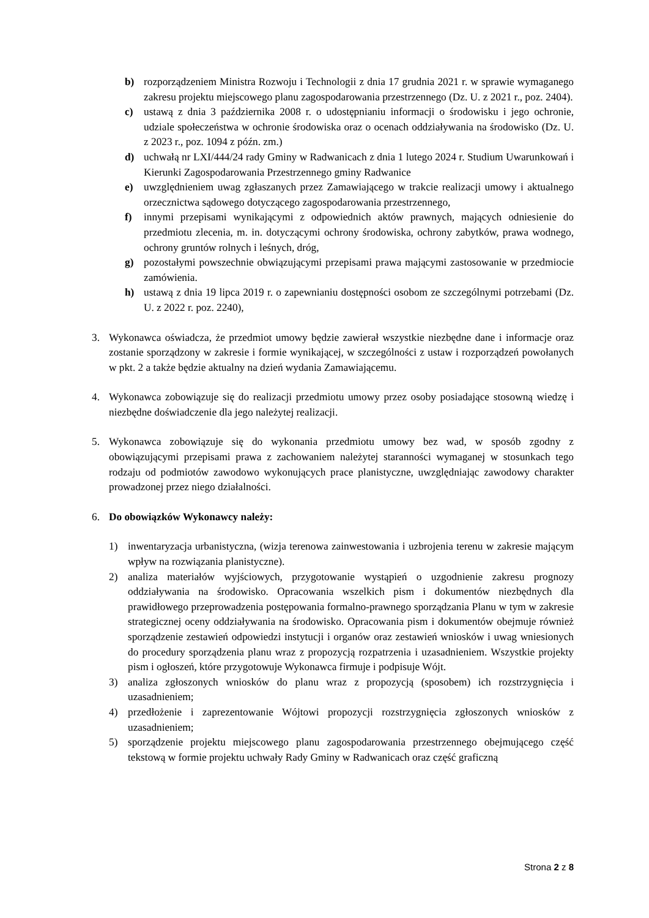b) rozporządzeniem Ministra Rozwoju i Technologii z dnia 17 grudnia 2021 r. w sprawie wymaganego zakresu projektu miejscowego planu zagospodarowania przestrzennego (Dz. U. z 2021 r., poz. 2404).
c) ustawą z dnia 3 października 2008 r. o udostępnianiu informacji o środowisku i jego ochronie, udziale społeczeństwa w ochronie środowiska oraz o ocenach oddziaływania na środowisko (Dz. U. z 2023 r., poz. 1094 z późn. zm.)
d) uchwałą nr LXI/444/24 rady Gminy w Radwanicach z dnia 1 lutego 2024 r. Studium Uwarunkowań i Kierunki Zagospodarowania Przestrzennego gminy Radwanice
e) uwzględnieniem uwag zgłaszanych przez Zamawiającego w trakcie realizacji umowy i aktualnego orzecznictwa sądowego dotyczącego zagospodarowania przestrzennego,
f) innymi przepisami wynikającymi z odpowiednich aktów prawnych, mających odniesienie do przedmiotu zlecenia, m. in. dotyczącymi ochrony środowiska, ochrony zabytków, prawa wodnego, ochrony gruntów rolnych i leśnych, dróg,
g) pozostałymi powszechnie obwiązującymi przepisami prawa mającymi zastosowanie w przedmiocie zamówienia.
h) ustawą z dnia 19 lipca 2019 r. o zapewnianiu dostępności osobom ze szczególnymi potrzebami (Dz. U. z 2022 r. poz. 2240),
3. Wykonawca oświadcza, że przedmiot umowy będzie zawierał wszystkie niezbędne dane i informacje oraz zostanie sporządzony w zakresie i formie wynikającej, w szczególności z ustaw i rozporządzeń powołanych w pkt. 2 a także będzie aktualny na dzień wydania Zamawiającemu.
4. Wykonawca zobowiązuje się do realizacji przedmiotu umowy przez osoby posiadające stosowną wiedzę i niezbędne doświadczenie dla jego należytej realizacji.
5. Wykonawca zobowiązuje się do wykonania przedmiotu umowy bez wad, w sposób zgodny z obowiązującymi przepisami prawa z zachowaniem należytej staranności wymaganej w stosunkach tego rodzaju od podmiotów zawodowo wykonujących prace planistyczne, uwzględniając zawodowy charakter prowadzonej przez niego działalności.
6. Do obowiązków Wykonawcy należy:
1) inwentaryzacja urbanistyczna, (wizja terenowa zainwestowania i uzbrojenia terenu w zakresie mającym wpływ na rozwiązania planistyczne).
2) analiza materiałów wyjściowych, przygotowanie wystąpień o uzgodnienie zakresu prognozy oddziaływania na środowisko. Opracowania wszelkich pism i dokumentów niezbędnych dla prawidłowego przeprowadzenia postępowania formalno-prawnego sporządzania Planu w tym w zakresie strategicznej oceny oddziaływania na środowisko. Opracowania pism i dokumentów obejmuje również sporządzenie zestawień odpowiedzi instytucji i organów oraz zestawień wniosków i uwag wniesionych do procedury sporządzenia planu wraz z propozycją rozpatrzenia i uzasadnieniem. Wszystkie projekty pism i ogłoszeń, które przygotowuje Wykonawca firmuje i podpisuje Wójt.
3) analiza zgłoszonych wniosków do planu wraz z propozycją (sposobem) ich rozstrzygnięcia i uzasadnieniem;
4) przedłożenie i zaprezentowanie Wójtowi propozycji rozstrzygnięcia zgłoszonych wniosków z uzasadnieniem;
5) sporządzenie projektu miejscowego planu zagospodarowania przestrzennego obejmującego część tekstową w formie projektu uchwały Rady Gminy w Radwanicach oraz część graficzną
Strona 2 z 8